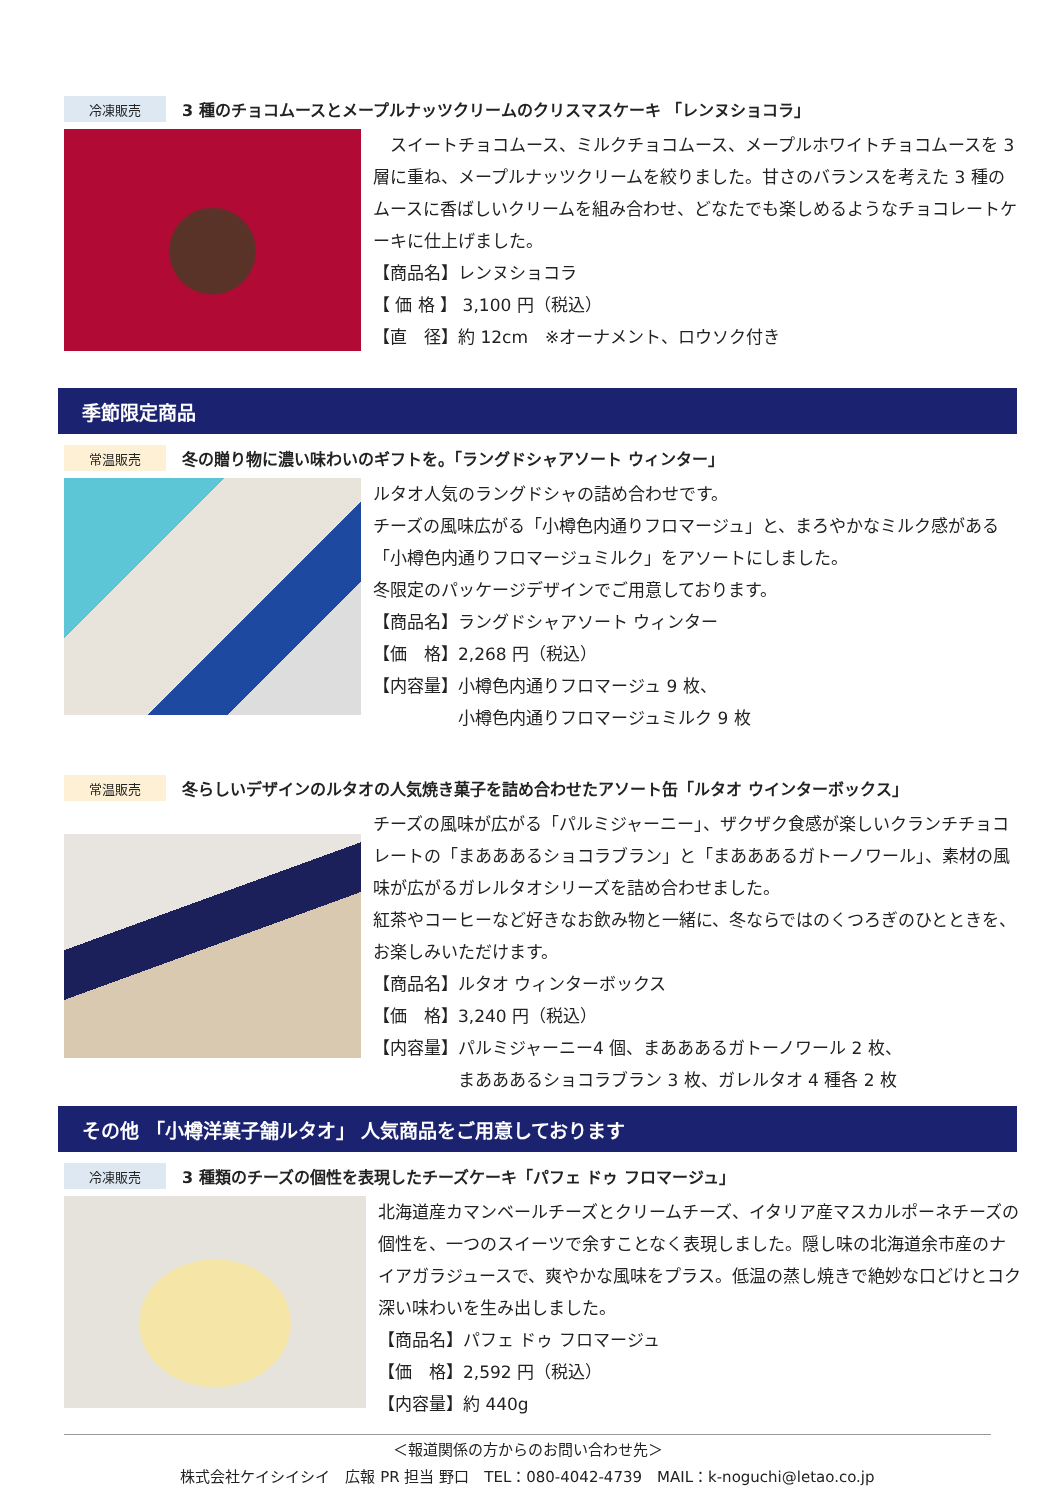冷凍販売
3 種のチョコムースとメープルナッツクリームのクリスマスケーキ 「レンヌショコラ」
　スイートチョコムース、ミルクチョコムース、メープルホワイトチョコムースを 3 層に重ね、メープルナッツクリームを絞りました。甘さのバランスを考えた 3 種のムースに香ばしいクリームを組み合わせ、どなたでも楽しめるようなチョコレートケーキに仕上げました。
【商品名】レンヌショコラ
【 価 格 】 3,100 円（税込）
【直　径】約 12cm　※オーナメント、ロウソク付き
季節限定商品
常温販売
冬の贈り物に濃い味わいのギフトを。「ラングドシャアソート ウィンター」
ルタオ人気のラングドシャの詰め合わせです。
チーズの風味広がる「小樽色内通りフロマージュ」と、まろやかなミルク感がある「小樽色内通りフロマージュミルク」をアソートにしました。
冬限定のパッケージデザインでご用意しております。
【商品名】ラングドシャアソート ウィンター
【価　格】2,268 円（税込）
【内容量】小樽色内通りフロマージュ 9 枚、
　　　　　小樽色内通りフロマージュミルク 9 枚
常温販売
冬らしいデザインのルタオの人気焼き菓子を詰め合わせたアソート缶「ルタオ ウインターボックス」
チーズの風味が広がる「パルミジャーニー」、ザクザク食感が楽しいクランチチョコレートの「まあああるショコラブラン」と「まあああるガトーノワール」、素材の風味が広がるガレルタオシリーズを詰め合わせました。
紅茶やコーヒーなど好きなお飲み物と一緒に、冬ならではのくつろぎのひとときを、お楽しみいただけます。
【商品名】ルタオ ウィンターボックス
【価　格】3,240 円（税込）
【内容量】パルミジャーニー4 個、まあああるガトーノワール 2 枚、
　　　　　まあああるショコラブラン 3 枚、ガレルタオ 4 種各 2 枚
その他 「小樽洋菓子舗ルタオ」 人気商品をご用意しております
冷凍販売
3 種類のチーズの個性を表現したチーズケーキ「パフェ ドゥ フロマージュ」
北海道産カマンベールチーズとクリームチーズ、イタリア産マスカルポーネチーズの個性を、一つのスイーツで余すことなく表現しました。隠し味の北海道余市産のナイアガラジュースで、爽やかな風味をプラス。低温の蒸し焼きで絶妙な口どけとコク深い味わいを生み出しました。
【商品名】パフェ ドゥ フロマージュ
【価　格】2,592 円（税込）
【内容量】約 440g
＜報道関係の方からのお問い合わせ先＞
株式会社ケイシイシイ　広報 PR 担当 野口　TEL：080-4042-4739　MAIL：k-noguchi@letao.co.jp